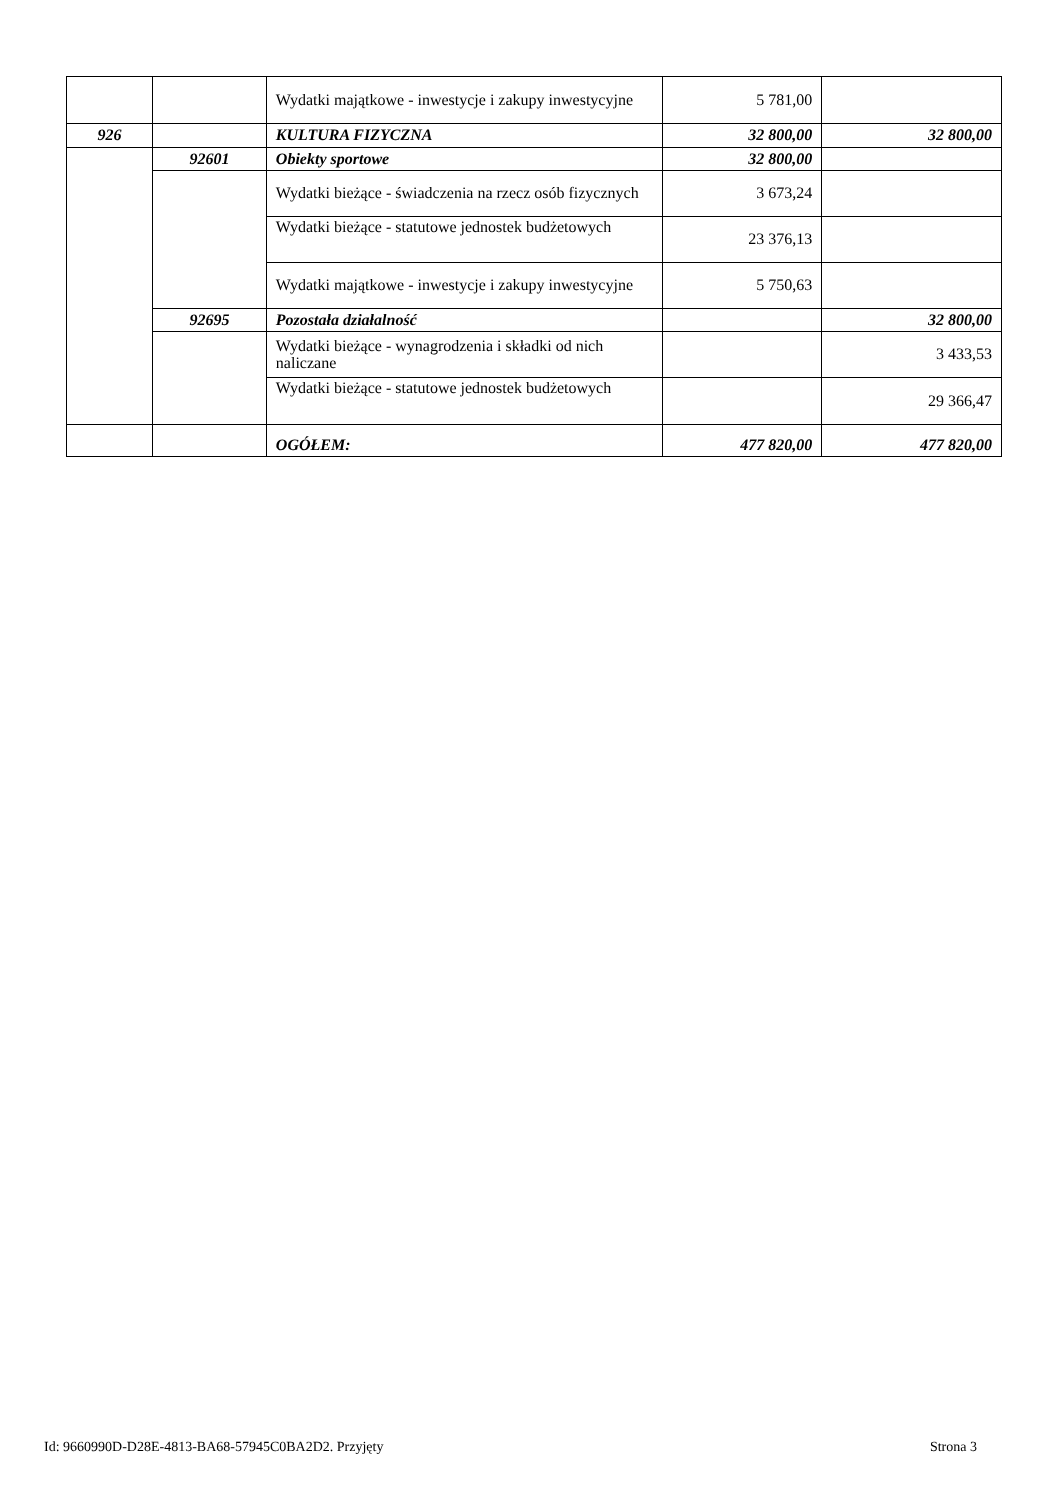| | | Wydatki majątkowe - inwestycje i zakupy inwestycyjne | 5 781,00 | |
| 926 | | KULTURA FIZYCZNA | 32 800,00 | 32 800,00 |
| | 92601 | Obiekty sportowe | 32 800,00 | |
| | | Wydatki bieżące - świadczenia na rzecz osób fizycznych | 3 673,24 | |
| | | Wydatki bieżące - statutowe jednostek budżetowych | 23 376,13 | |
| | | Wydatki majątkowe - inwestycje i zakupy inwestycyjne | 5 750,63 | |
| | 92695 | Pozostała działalność | | 32 800,00 |
| | | Wydatki bieżące - wynagrodzenia i składki od nich naliczane | | 3 433,53 |
| | | Wydatki bieżące - statutowe jednostek budżetowych | | 29 366,47 |
| | | OGÓŁEM: | 477 820,00 | 477 820,00 |
Id: 9660990D-D28E-4813-BA68-57945C0BA2D2. Przyjęty Strona 3